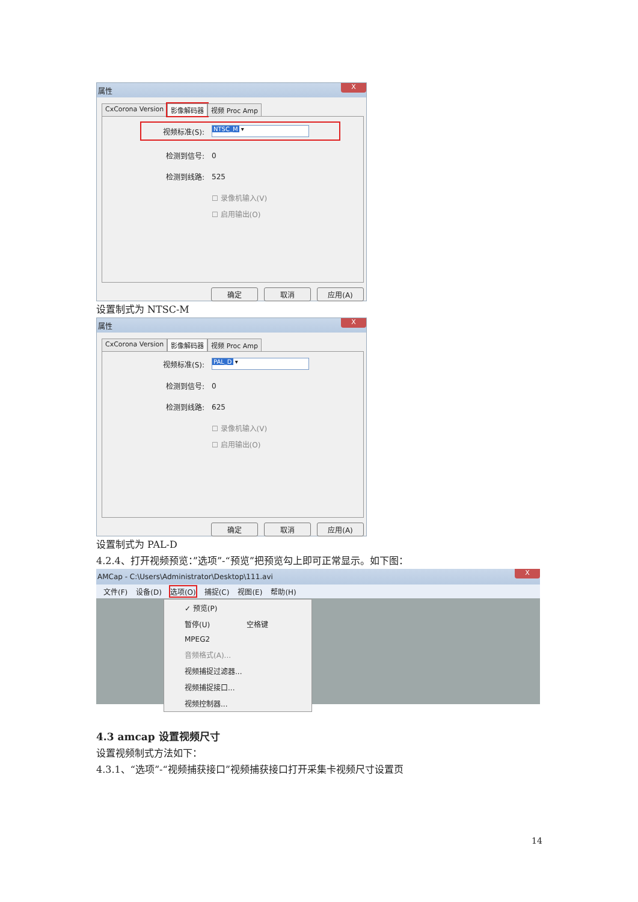属性 X
CxCorona Version 影像解码器 视频 Proc Amp
视频标准(S): NTSC_M ▾
检测到信号: 0
检测到线路: 525
☐ 录像机输入(V)
☐ 启用输出(O)
确定 取消 应用(A)
设置制式为 NTSC-M
属性 X
CxCorona Version 影像解码器 视频 Proc Amp
视频标准(S): PAL_D ▾
检测到信号: 0
检测到线路: 625
☐ 录像机输入(V)
☐ 启用输出(O)
确定 取消 应用(A)
设置制式为 PAL-D
4.2.4、打开视频预览：”选项”-“预览”把预览勾上即可正常显示。如下图：
AMCap - C:\Users\Administrator\Desktop\111.avi X
文件(F) 设备(D) 选项(O) 捕捉(C) 视图(E) 帮助(H)
✓ 预览(P)
暂停(U) 空格键
MPEG2
音频格式(A)...
视频捕捉过滤器...
视频捕捉接口...
视频控制器...
4.3 amcap 设置视频尺寸
设置视频制式方法如下：
4.3.1、“选项”-“视频捕获接口”视频捕获接口打开采集卡视频尺寸设置页
14